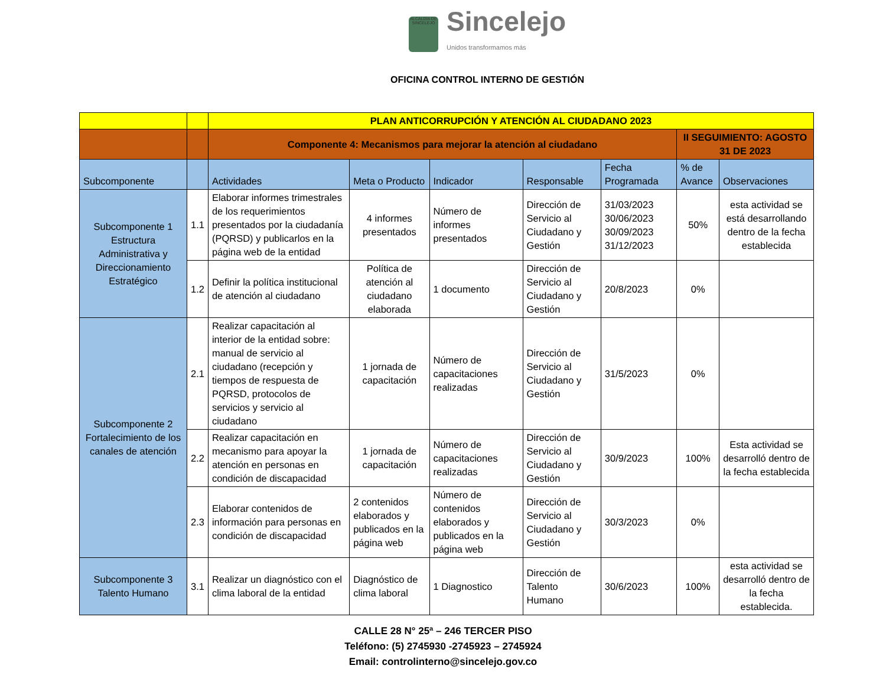ALCALDÍA DE SINCELEJO
Sincelejo
Unidos transformamos más
OFICINA CONTROL INTERNO DE GESTIÓN
| | | PLAN ANTICORRUPCIÓN Y ATENCIÓN AL CIUDADANO 2023 | | | | | | |
| | | Componente 4: Mecanismos para mejorar la atención al ciudadano | | | | | II SEGUIMIENTO: AGOSTO 31 DE 2023 | |
| Subcomponente | | Actividades | Meta o Producto | Indicador | Responsable | Fecha Programada | % de Avance | Observaciones |
| Subcomponente 1 Estructura Administrativa y Direccionamiento Estratégico | 1.1 | Elaborar informes trimestrales de los requerimientos presentados por la ciudadanía (PQRSD) y publicarlos en la página web de la entidad | 4 informes presentados | Número de informes presentados | Dirección de Servicio al Ciudadano y Gestión | 31/03/2023 30/06/2023 30/09/2023 31/12/2023 | 50% | esta actividad se está desarrollando dentro de la fecha establecida |
| | 1.2 | Definir la política institucional de atención al ciudadano | Política de atención al ciudadano elaborada | 1 documento | Dirección de Servicio al Ciudadano y Gestión | 20/8/2023 | 0% | |
| Subcomponente 2 Fortalecimiento de los canales de atención | 2.1 | Realizar capacitación al interior de la entidad sobre: manual de servicio al ciudadano (recepción y tiempos de respuesta de PQRSD, protocolos de servicios y servicio al ciudadano | 1 jornada de capacitación | Número de capacitaciones realizadas | Dirección de Servicio al Ciudadano y Gestión | 31/5/2023 | 0% | |
| | 2.2 | Realizar capacitación en mecanismo para apoyar la atención en personas en condición de discapacidad | 1 jornada de capacitación | Número de capacitaciones realizadas | Dirección de Servicio al Ciudadano y Gestión | 30/9/2023 | 100% | Esta actividad se desarrolló dentro de la fecha establecida |
| | 2.3 | Elaborar contenidos de información para personas en condición de discapacidad | 2 contenidos elaborados y publicados en la página web | Número de contenidos elaborados y publicados en la página web | Dirección de Servicio al Ciudadano y Gestión | 30/3/2023 | 0% | |
| Subcomponente 3 Talento Humano | 3.1 | Realizar un diagnóstico con el clima laboral de la entidad | Diagnóstico de clima laboral | 1 Diagnostico | Dirección de Talento Humano | 30/6/2023 | 100% | esta actividad se desarrolló dentro de la fecha establecida. |
CALLE 28 N° 25ª – 246 TERCER PISO
Teléfono: (5) 2745930 -2745923 – 2745924
Email: controlinterno@sincelejo.gov.co